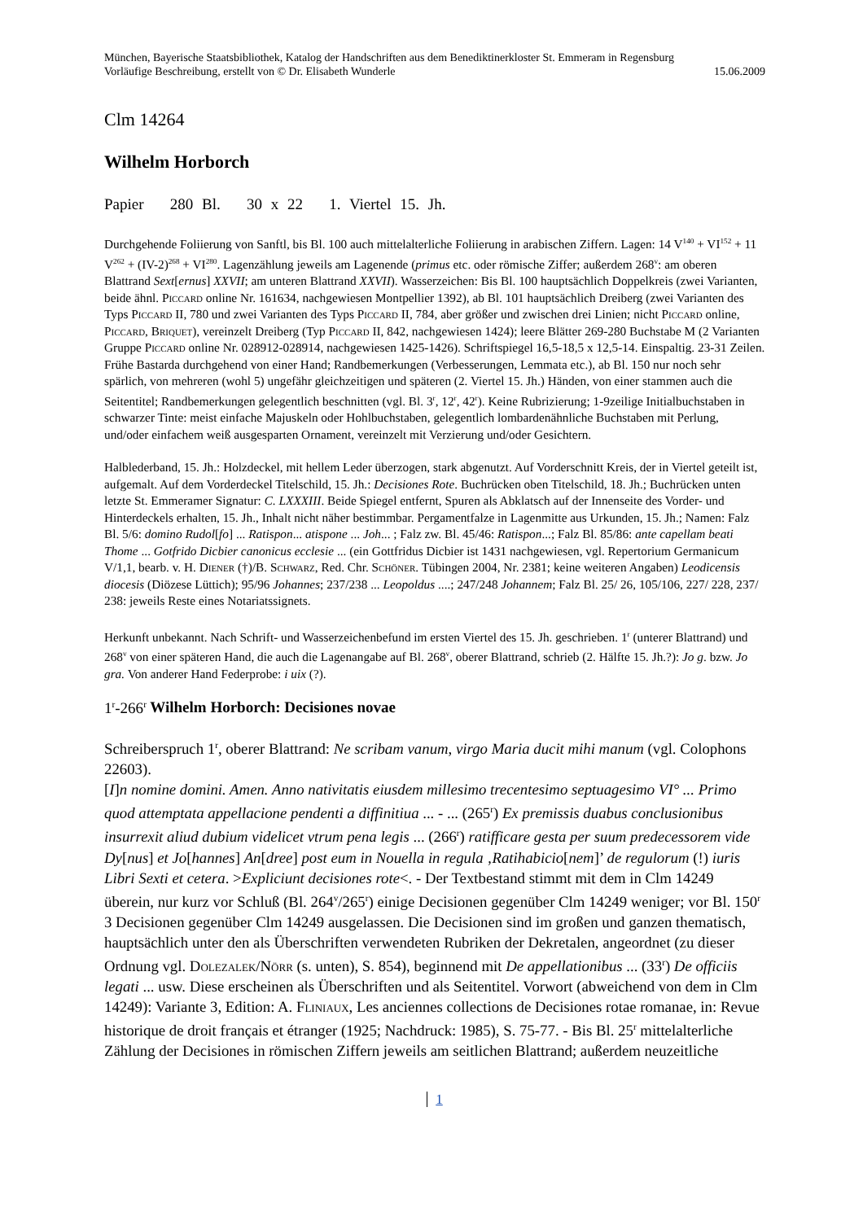München, Bayerische Staatsbibliothek, Katalog der Handschriften aus dem Benediktinerkloster St. Emmeram in Regensburg
Vorläufige Beschreibung, erstellt von © Dr. Elisabeth Wunderle 15.06.2009
Clm 14264
Wilhelm Horborch
Papier 280 Bl. 30 x 22 1. Viertel 15. Jh.
Durchgehende Foliierung von Sanftl, bis Bl. 100 auch mittelalterliche Foliierung in arabischen Ziffern. Lagen: 14 V<sup>140</sup> + VI<sup>152</sup> + 11 V<sup>262</sup> + (IV-2)<sup>268</sup> + VI<sup>280</sup>. Lagenzählung jeweils am Lagenende (primus etc. oder römische Ziffer; außerdem 268<sup>v</sup>: am oberen Blattrand Sext[ernus] XXVII; am unteren Blattrand XXVII). Wasserzeichen: Bis Bl. 100 hauptsächlich Doppelkreis (zwei Varianten, beide ähnl. Piccard online Nr. 161634, nachgewiesen Montpellier 1392), ab Bl. 101 hauptsächlich Dreiberg (zwei Varianten des Typs Piccard II, 780 und zwei Varianten des Typs Piccard II, 784, aber größer und zwischen drei Linien; nicht Piccard online, Piccard, Briquet), vereinzelt Dreiberg (Typ Piccard II, 842, nachgewiesen 1424); leere Blätter 269-280 Buchstabe M (2 Varianten Gruppe Piccard online Nr. 028912-028914, nachgewiesen 1425-1426). Schriftspiegel 16,5-18,5 x 12,5-14. Einspaltig. 23-31 Zeilen. Frühe Bastarda durchgehend von einer Hand; Randbemerkungen (Verbesserungen, Lemmata etc.), ab Bl. 150 nur noch sehr spärlich, von mehreren (wohl 5) ungefähr gleichzeitigen und späteren (2. Viertel 15. Jh.) Händen, von einer stammen auch die Seitentitel; Randbemerkungen gelegentlich beschnitten (vgl. Bl. 3<sup>r</sup>, 12<sup>r</sup>, 42<sup>r</sup>). Keine Rubrizierung; 1-9zeilige Initialbuchstaben in schwarzer Tinte: meist einfache Majuskeln oder Hohlbuchstaben, gelegentlich lombardenähnliche Buchstaben mit Perlung, und/oder einfachem weiß ausgesparten Ornament, vereinzelt mit Verzierung und/oder Gesichtern.
Halblederband, 15. Jh.: Holzdeckel, mit hellem Leder überzogen, stark abgenutzt. Auf Vorderschnitt Kreis, der in Viertel geteilt ist, aufgemalt. Auf dem Vorderdeckel Titelschild, 15. Jh.: Decisiones Rote. Buchrücken oben Titelschild, 18. Jh.; Buchrücken unten letzte St. Emmeramer Signatur: C. LXXXIII. Beide Spiegel entfernt, Spuren als Abklatsch auf der Innenseite des Vorder- und Hinterdeckels erhalten, 15. Jh., Inhalt nicht näher bestimmbar. Pergamentfalze in Lagenmitte aus Urkunden, 15. Jh.; Namen: Falz Bl. 5/6: domino Rudol[fo] ... Ratispon... atispone ... Joh... ; Falz zw. Bl. 45/46: Ratispon...; Falz Bl. 85/86: ante capellam beati Thome ... Gotfrido Dicbier canonicus ecclesie ... (ein Gottfridus Dicbier ist 1431 nachgewiesen, vgl. Repertorium Germanicum V/1,1, bearb. v. H. Diener (†)/B. Schwarz, Red. Chr. Schöner. Tübingen 2004, Nr. 2381; keine weiteren Angaben) Leodicensis diocesis (Diözese Lüttich); 95/96 Johannes; 237/238 ... Leopoldus ....; 247/248 Johannem; Falz Bl. 25/ 26, 105/106, 227/ 228, 237/ 238: jeweils Reste eines Notariatssignets.
Herkunft unbekannt. Nach Schrift- und Wasserzeichenbefund im ersten Viertel des 15. Jh. geschrieben. 1<sup>r</sup> (unterer Blattrand) und 268<sup>v</sup> von einer späteren Hand, die auch die Lagenangabe auf Bl. 268<sup>v</sup>, oberer Blattrand, schrieb (2. Hälfte 15. Jh.?): Jo g. bzw. Jo gra. Von anderer Hand Federprobe: i uix (?).
1<sup>r</sup>-266<sup>r</sup> Wilhelm Horborch: Decisiones novae
Schreiberspruch 1<sup>r</sup>, oberer Blattrand: Ne scribam vanum, virgo Maria ducit mihi manum (vgl. Colophons 22603).
[I]n nomine domini. Amen. Anno nativitatis eiusdem millesimo trecentesimo septuagesimo VI° ... Primo quod attemptata appellacione pendenti a diffinitiua ... - ... (265<sup>r</sup>) Ex premissis duabus conclusionibus insurrexit aliud dubium videlicet vtrum pena legis ... (266<sup>r</sup>) ratifficare gesta per suum predecessorem vide Dy[nus] et Jo[hannes] An[dree] post eum in Nouella in regula ‚Ratihabicio[nem]’ de regulorum (!) iuris Libri Sexti et cetera. >Expliciunt decisiones rote<. - Der Textbestand stimmt mit dem in Clm 14249 überein, nur kurz vor Schluß (Bl. 264<sup>v</sup>/265<sup>r</sup>) einige Decisionen gegenüber Clm 14249 weniger; vor Bl. 150<sup>r</sup> 3 Decisionen gegenüber Clm 14249 ausgelassen. Die Decisionen sind im großen und ganzen thematisch, hauptsächlich unter den als Überschriften verwendeten Rubriken der Dekretalen, angeordnet (zu dieser Ordnung vgl. Dolezalek/Nörr (s. unten), S. 854), beginnend mit De appellationibus ... (33<sup>r</sup>) De officiis legati ... usw. Diese erscheinen als Überschriften und als Seitentitel. Vorwort (abweichend von dem in Clm 14249): Variante 3, Edition: A. Fliniaux, Les anciennes collections de Decisiones rotae romanae, in: Revue historique de droit français et étranger (1925; Nachdruck: 1985), S. 75-77. - Bis Bl. 25<sup>r</sup> mittelalterliche Zählung der Decisiones in römischen Ziffern jeweils am seitlichen Blattrand; außerdem neuzeitliche
1